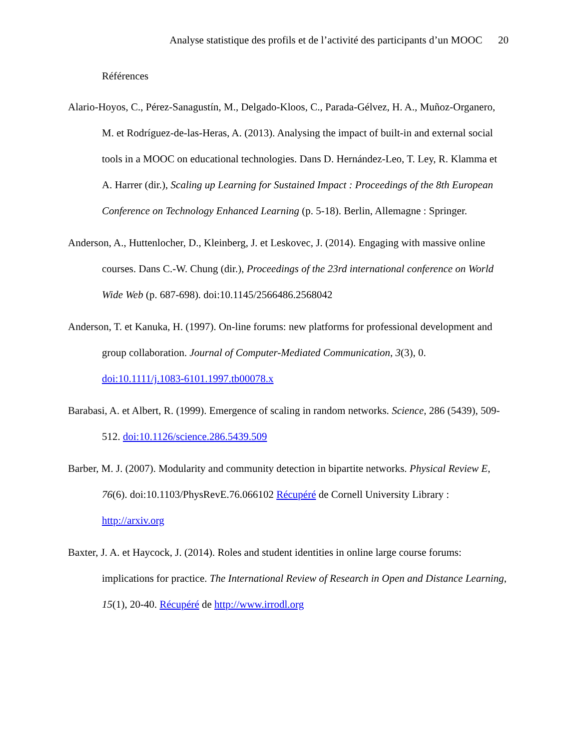Analyse statistique des profils et de l’activité des participants d’un MOOC 20
Références
Alario-Hoyos, C., Pérez-Sanagustín, M., Delgado-Kloos, C., Parada-Gélvez, H. A., Muñoz-Organero, M. et Rodríguez-de-las-Heras, A. (2013). Analysing the impact of built-in and external social tools in a MOOC on educational technologies. Dans D. Hernández-Leo, T. Ley, R. Klamma et A. Harrer (dir.), Scaling up Learning for Sustained Impact : Proceedings of the 8th European Conference on Technology Enhanced Learning (p. 5-18). Berlin, Allemagne : Springer.
Anderson, A., Huttenlocher, D., Kleinberg, J. et Leskovec, J. (2014). Engaging with massive online courses. Dans C.-W. Chung (dir.), Proceedings of the 23rd international conference on World Wide Web (p. 687-698). doi:10.1145/2566486.2568042
Anderson, T. et Kanuka, H. (1997). On-line forums: new platforms for professional development and group collaboration. Journal of Computer-Mediated Communication, 3(3), 0. doi:10.1111/j.1083-6101.1997.tb00078.x
Barabasi, A. et Albert, R. (1999). Emergence of scaling in random networks. Science, 286 (5439), 509-512. doi:10.1126/science.286.5439.509
Barber, M. J. (2007). Modularity and community detection in bipartite networks. Physical Review E, 76(6). doi:10.1103/PhysRevE.76.066102 Récupéré de Cornell University Library : http://arxiv.org
Baxter, J. A. et Haycock, J. (2014). Roles and student identities in online large course forums: implications for practice. The International Review of Research in Open and Distance Learning, 15(1), 20-40. Récupéré de http://www.irrodl.org